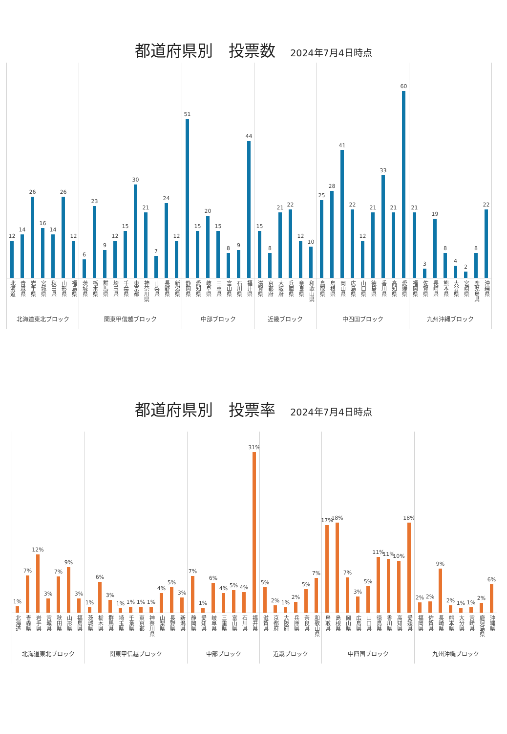都道府県別　投票数 2024年7月4日時点
12
北海道
14
青森県
26
岩手県
16
宮城県
14
秋田県
26
山形県
12
福島県
北海道東北ブロック
6
茨城県
23
栃木県
9
群馬県
12
埼玉県
15
千葉県
30
東京都
21
神奈川県
7
山梨県
24
長野県
12
新潟県
関東甲信越ブロック
51
静岡県
15
愛知県
20
岐阜県
15
三重県
8
富山県
9
石川県
44
福井県
中部ブロック
15
滋賀県
8
京都府
21
大阪府
22
兵庫県
12
奈良県
10
和歌山県
近畿ブロック
25
鳥取県
28
島根県
41
岡山県
22
広島県
12
山口県
21
徳島県
33
香川県
21
高知県
60
愛媛県
中四国ブロック
21
福岡県
3
佐賀県
19
長崎県
8
熊本県
4
大分県
2
宮崎県
8
鹿児島県
22
沖縄県
九州沖縄ブロック
都道府県別　投票率 2024年7月4日時点
1%
北海道
7%
青森県
12%
岩手県
3%
宮城県
7%
秋田県
9%
山形県
3%
福島県
北海道東北ブロック
1%
茨城県
6%
栃木県
3%
群馬県
1%
埼玉県
1%
千葉県
1%
東京都
1%
神奈川県
4%
山梨県
5%
長野県
3%
新潟県
関東甲信越ブロック
7%
静岡県
1%
愛知県
6%
岐阜県
4%
三重県
5%
富山県
4%
石川県
31%
福井県
中部ブロック
5%
滋賀県
2%
京都府
1%
大阪府
2%
兵庫県
5%
奈良県
7%
和歌山県
近畿ブロック
17%
鳥取県
18%
島根県
7%
岡山県
3%
広島県
5%
山口県
11%
徳島県
11%
香川県
10%
高知県
18%
愛媛県
中四国ブロック
2%
福岡県
2%
佐賀県
9%
長崎県
2%
熊本県
1%
大分県
1%
宮崎県
2%
鹿児島県
6%
沖縄県
九州沖縄ブロック